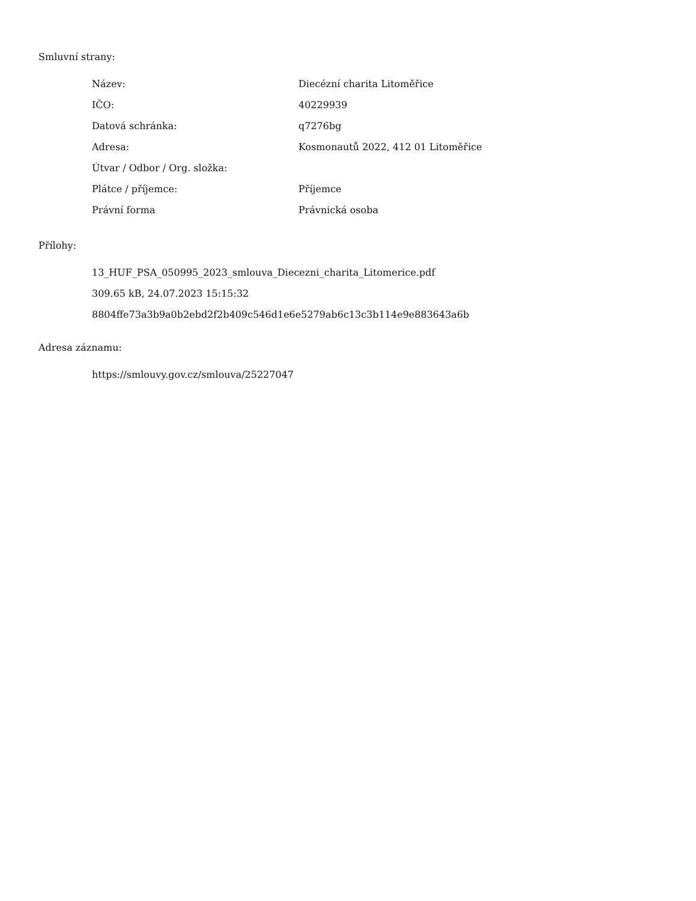Smluvní strany:
| Název: | Diecézní charita Litoměřice |
| IČO: | 40229939 |
| Datová schránka: | q7276bg |
| Adresa: | Kosmonautů 2022, 412 01 Litoměřice |
| Útvar / Odbor / Org. složka: | |
| Plátce / příjemce: | Příjemce |
| Právní forma | Právnická osoba |
Přílohy:
13_HUF_PSA_050995_2023_smlouva_Diecezni_charita_Litomerice.pdf
309.65 kB, 24.07.2023 15:15:32
8804ffe73a3b9a0b2ebd2f2b409c546d1e6e5279ab6c13c3b114e9e883643a6b
Adresa záznamu:
https://smlouvy.gov.cz/smlouva/25227047